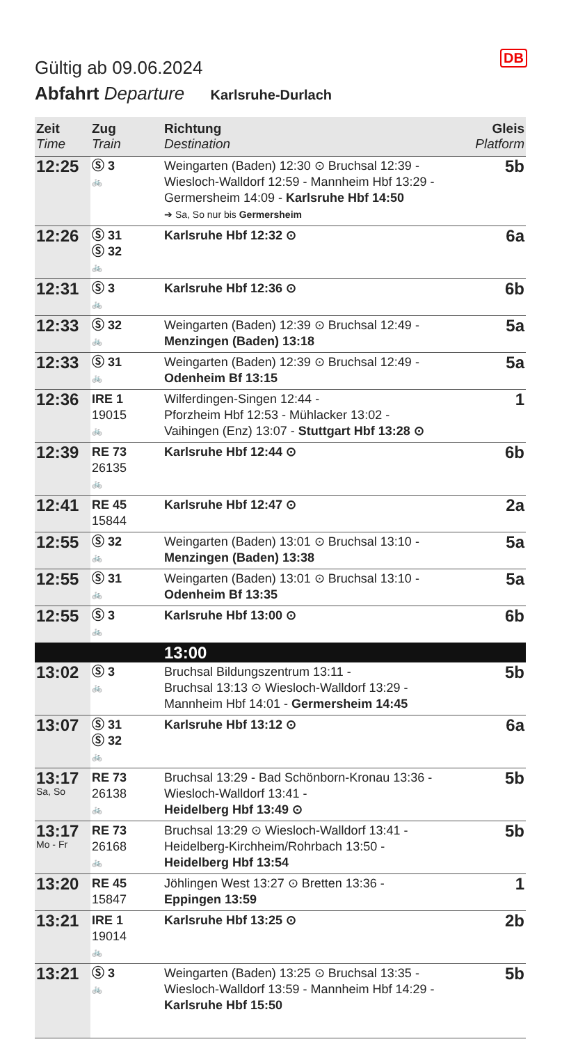DB
Gültig ab 09.06.2024
Abfahrt Departure Karlsruhe-Durlach
| Zeit Time | Zug Train | Richtung Destination | Gleis Platform |
| --- | --- | --- | --- |
| 12:25 | Ⓢ 3 🚲 | Weingarten (Baden) 12:30 ⊙ Bruchsal 12:39 - Wiesloch-Walldorf 12:59 - Mannheim Hbf 13:29 - Germersheim 14:09 - Karlsruhe Hbf 14:50 ➔ Sa, So nur bis Germersheim | 5b |
| 12:26 | Ⓢ 31 Ⓢ 32 🚲 | Karlsruhe Hbf 12:32 ⊙ | 6a |
| 12:31 | Ⓢ 3 🚲 | Karlsruhe Hbf 12:36 ⊙ | 6b |
| 12:33 | Ⓢ 32 🚲 | Weingarten (Baden) 12:39 ⊙ Bruchsal 12:49 - Menzingen (Baden) 13:18 | 5a |
| 12:33 | Ⓢ 31 🚲 | Weingarten (Baden) 12:39 ⊙ Bruchsal 12:49 - Odenheim Bf 13:15 | 5a |
| 12:36 | IRE 1 19015 🚲 | Wilferdingen-Singen 12:44 - Pforzheim Hbf 12:53 - Mühlacker 13:02 - Vaihingen (Enz) 13:07 - Stuttgart Hbf 13:28 ⊙ | 1 |
| 12:39 | RE 73 26135 🚲 | Karlsruhe Hbf 12:44 ⊙ | 6b |
| 12:41 | RE 45 15844 | Karlsruhe Hbf 12:47 ⊙ | 2a |
| 12:55 | Ⓢ 32 🚲 | Weingarten (Baden) 13:01 ⊙ Bruchsal 13:10 - Menzingen (Baden) 13:38 | 5a |
| 12:55 | Ⓢ 31 🚲 | Weingarten (Baden) 13:01 ⊙ Bruchsal 13:10 - Odenheim Bf 13:35 | 5a |
| 12:55 | Ⓢ 3 🚲 | Karlsruhe Hbf 13:00 ⊙ | 6b |
| | | 13:00 | |
| 13:02 | Ⓢ 3 🚲 | Bruchsal Bildungszentrum 13:11 - Bruchsal 13:13 ⊙ Wiesloch-Walldorf 13:29 - Mannheim Hbf 14:01 - Germersheim 14:45 | 5b |
| 13:07 | Ⓢ 31 Ⓢ 32 🚲 | Karlsruhe Hbf 13:12 ⊙ | 6a |
| 13:17 Sa, So | RE 73 26138 🚲 | Bruchsal 13:29 - Bad Schönborn-Kronau 13:36 - Wiesloch-Walldorf 13:41 - Heidelberg Hbf 13:49 ⊙ | 5b |
| 13:17 Mo - Fr | RE 73 26168 🚲 | Bruchsal 13:29 ⊙ Wiesloch-Walldorf 13:41 - Heidelberg-Kirchheim/Rohrbach 13:50 - Heidelberg Hbf 13:54 | 5b |
| 13:20 | RE 45 15847 | Jöhlingen West 13:27 ⊙ Bretten 13:36 - Eppingen 13:59 | 1 |
| 13:21 | IRE 1 19014 🚲 | Karlsruhe Hbf 13:25 ⊙ | 2b |
| 13:21 | Ⓢ 3 🚲 | Weingarten (Baden) 13:25 ⊙ Bruchsal 13:35 - Wiesloch-Walldorf 13:59 - Mannheim Hbf 14:29 - Karlsruhe Hbf 15:50 | 5b |